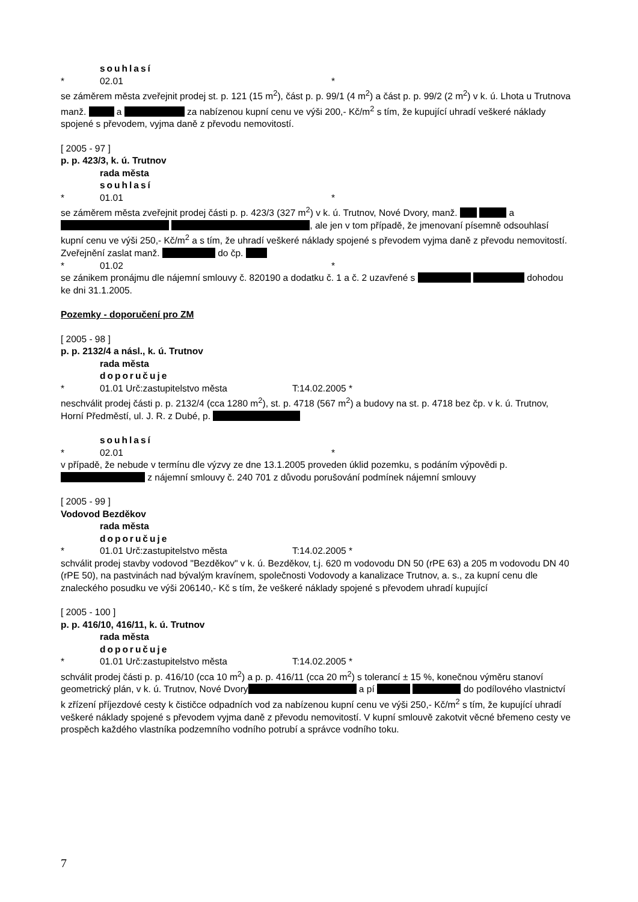souhlasí
* 02.01 *
se záměrem města zveřejnit prodej st. p. 121 (15 m<sup>2</sup>), část p. p. 99/1 (4 m<sup>2</sup>) a část p. p. 99/2 (2 m<sup>2</sup>) v k. ú. Lhota u Trutnova manž. a za nabízenou kupní cenu ve výši 200,- Kč/m<sup>2</sup> s tím, že kupující uhradí veškeré náklady spojené s převodem, vyjma daně z převodu nemovitostí.
[ 2005 - 97 ]
p. p. 423/3, k. ú. Trutnov
rada města
souhlasí
* 01.01 *
se záměrem města zveřejnit prodej části p. p. 423/3 (327 m<sup>2</sup>) v k. ú. Trutnov, Nové Dvory, manž. a , ale jen v tom případě, že jmenovaní písemně odsouhlasí kupní cenu ve výši 250,- Kč/m<sup>2</sup> a s tím, že uhradí veškeré náklady spojené s převodem vyjma daně z převodu nemovitostí.
Zveřejnění zaslat manž. do čp.
* 01.02 *
se zánikem pronájmu dle nájemní smlouvy č. 820190 a dodatku č. 1 a č. 2 uzavřené s dohodou ke dni 31.1.2005.
Pozemky - doporučení pro ZM
[ 2005 - 98 ]
p. p. 2132/4 a násl., k. ú. Trutnov
rada města
doporučuje
* 01.01 Urč:zastupitelstvo města T:14.02.2005 *
neschválit prodej části p. p. 2132/4 (cca 1280 m<sup>2</sup>), st. p. 4718 (567 m<sup>2</sup>) a budovy na st. p. 4718 bez čp. v k. ú. Trutnov, Horní Předměstí, ul. J. R. z Dubé, p.
souhlasí
* 02.01 *
v případě, že nebude v termínu dle výzvy ze dne 13.1.2005 proveden úklid pozemku, s podáním výpovědi p. z nájemní smlouvy č. 240 701 z důvodu porušování podmínek nájemní smlouvy
[ 2005 - 99 ]
Vodovod Bezděkov
rada města
doporučuje
* 01.01 Urč:zastupitelstvo města T:14.02.2005 *
schválit prodej stavby vodovod "Bezděkov" v k. ú. Bezděkov, t.j. 620 m vodovodu DN 50 (rPE 63) a 205 m vodovodu DN 40 (rPE 50), na pastvinách nad bývalým kravínem, společnosti Vodovody a kanalizace Trutnov, a. s., za kupní cenu dle znaleckého posudku ve výši 206140,- Kč s tím, že veškeré náklady spojené s převodem uhradí kupující
[ 2005 - 100 ]
p. p. 416/10, 416/11, k. ú. Trutnov
rada města
doporučuje
* 01.01 Urč:zastupitelstvo města T:14.02.2005 *
schválit prodej části p. p. 416/10 (cca 10 m<sup>2</sup>) a p. p. 416/11 (cca 20 m<sup>2</sup>) s tolerancí ± 15 %, konečnou výměru stanoví geometrický plán, v k. ú. Trutnov, Nové Dvory a pí do podílového vlastnictví k zřízení příjezdové cesty k čističce odpadních vod za nabízenou kupní cenu ve výši 250,- Kč/m<sup>2</sup> s tím, že kupující uhradí veškeré náklady spojené s převodem vyjma daně z převodu nemovitostí. V kupní smlouvě zakotvit věcné břemeno cesty ve prospěch každého vlastníka podzemního vodního potrubí a správce vodního toku.
7